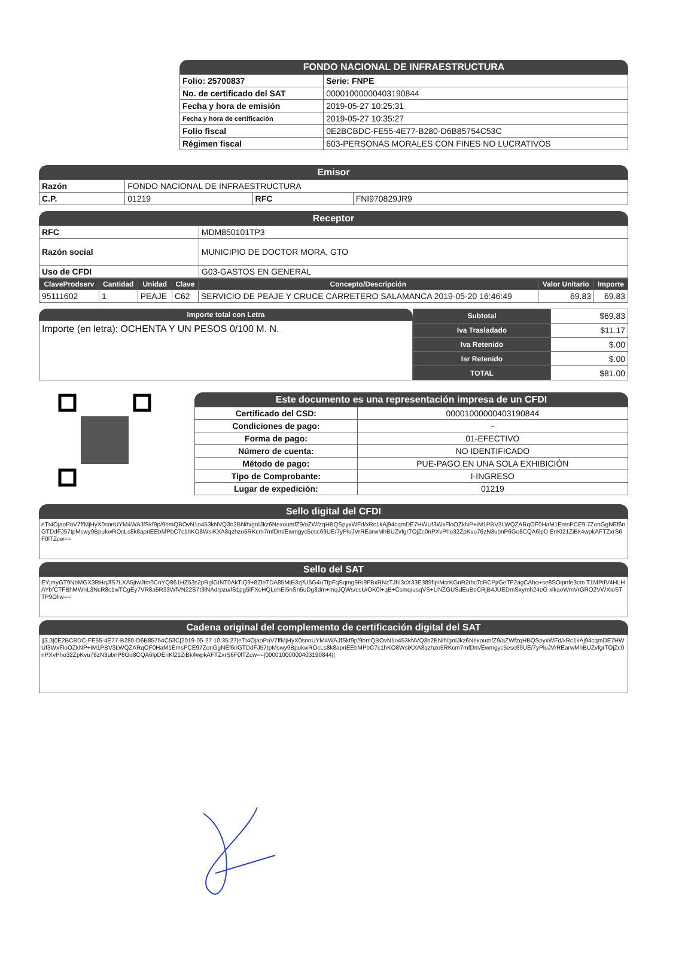FONDO NACIONAL DE INFRAESTRUCTURA
| Folio: 25700837 | Serie: FNPE |
| No. de certificado del SAT | 00001000000403190844 |
| Fecha y hora de emisión | 2019-05-27 10:25:31 |
| Fecha y hora de certificación | 2019-05-27 10:35:27 |
| Folio fiscal | 0E2BCBDC-FE55-4E77-B280-D6B85754C53C |
| Régimen fiscal | 603-PERSONAS MORALES CON FINES NO LUCRATIVOS |
Emisor
| Razón | FONDO NACIONAL DE INFRAESTRUCTURA | | |
| C.P. | 01219 | RFC | FNI970829JR9 |
Receptor
| RFC | MDM850101TP3 |
| Razón social | MUNICIPIO DE DOCTOR MORA, GTO |
| Uso de CFDI | G03-GASTOS EN GENERAL |
| ClaveProdserv | Cantidad | Unidad | Clave | Concepto/Descripción | Valor Unitario | Importe |
| --- | --- | --- | --- | --- | --- | --- |
| 95111602 | 1 | PEAJE | C62 | SERVICIO DE PEAJE Y CRUCE CARRETERO SALAMANCA 2019-05-20 16:46:49 | 69.83 | 69.83 |
Importe total con Letra
Importe (en letra): OCHENTA Y UN PESOS 0/100 M. N.
| Subtotal | $69.83 |
| Iva Trasladado | $11.17 |
| Iva Retenido | $.00 |
| Isr Retenido | $.00 |
| TOTAL | $81.00 |
Este documento es una representación impresa de un CFDI
| Certificado del CSD: | 00001000000403190844 |
| Condiciones de pago: | - |
| Forma de pago: | 01-EFECTIVO |
| Número de cuenta: | NO IDENTIFICADO |
| Método de pago: | PUE-PAGO EN UNA SOLA EXHIBICIÓN |
| Tipo de Comprobante: | I-INGRESO |
| Lugar de expedición: | 01219 |
Sello digital del CFDI
eTt4OjaoPaV7ffMjHyX0snnUYM4WAJfSkf9p/9bmQBOvN1o453kNVQ3n2BNih/gnIJkz6NexoumfZ9/aZWfzqHBQSpyxWFd/xRc1kAj94cqmDE7HWUf3WxFloOZkNP+iM1PBV3LWQZARqOF0HaM1EmsPCE9 7ZonGgNEf6nGTDdFJ57tpMswy9BpukwROcLs8k8apriEEbMPbC7c1hKO8WsiKXA8qzhzo5RKcm7mfDm/Ewmgyc5esc69UE/7yPluJVrREarwMhBUZvfgrTOjZc0nPXvPho32ZpKvu76zN3ubnP6Go8CQA6lpD EriKl21ZiBk4wpkAFTZxrS6F0lTZcw==
Sello del SAT
EYjmyGT9NbMGX3RHqJfS7LXA5jtwJtm0CnYQ861HZ53s2pRglGtNT0AkTiQ9+8ZlbTDA85MtB3zj/U5G4uTfpFqSqmg9Ri9FBxRNzTJhI3cX33E389flpiMcrKGnR2thcTcRCPj/GeTF2agCAho+se8SOipnfe3cm T1MPtfV4HLHAYbfCTFBhMWnL3NcR8c1wTCgEy7VR8a5R33WfVN22S7t3lNAdrpzu/lS1pg5lFXeHQLehEi5nSn5uDg8dm+mqJQWs/csU/OK0l+qB+Csmq/usqVS+UNZGUSdEuBeCRjB4JUEDmSxymh24eG xlkaoWmVrGRO2VWXioSTTP9Oliw==
Cadena original del complemento de certificación digital del SAT
||3.3|0E2BCBDC-FE55-4E77-B280-D6B85754C53C|2019-05-27 10:35:27|eTt4OjaoPaV7ffMjHyX0snnUYM4WAJfSkf9p/9bmQBOvN1o453kNVQ3n2BNih/gnIJkz6NexoumfZ9/aZWfzqHBQSpyxWFd/xRc1kAj94cqmDE7HWUf3WxFloOZkNP+iM1PBV3LWQZARqOF0HaM1EmsPCE97ZonGgNEf6nGTDdFJ57tpMswy9BpukwROcLs8k8apriEEbMPbC7c1hKO8WsiKXA8qzhzo5RKcm7mfDm/Ewmgyc5esc69UE/7yPluJVrREarwMhBUZvfgrTOjZc0nPXvPho32ZpKvu76zN3ubnP6Go8CQA6lpDEriKl21ZiBk4wpkAFTZxrS6F0lTZcw==|00001000000403190844||